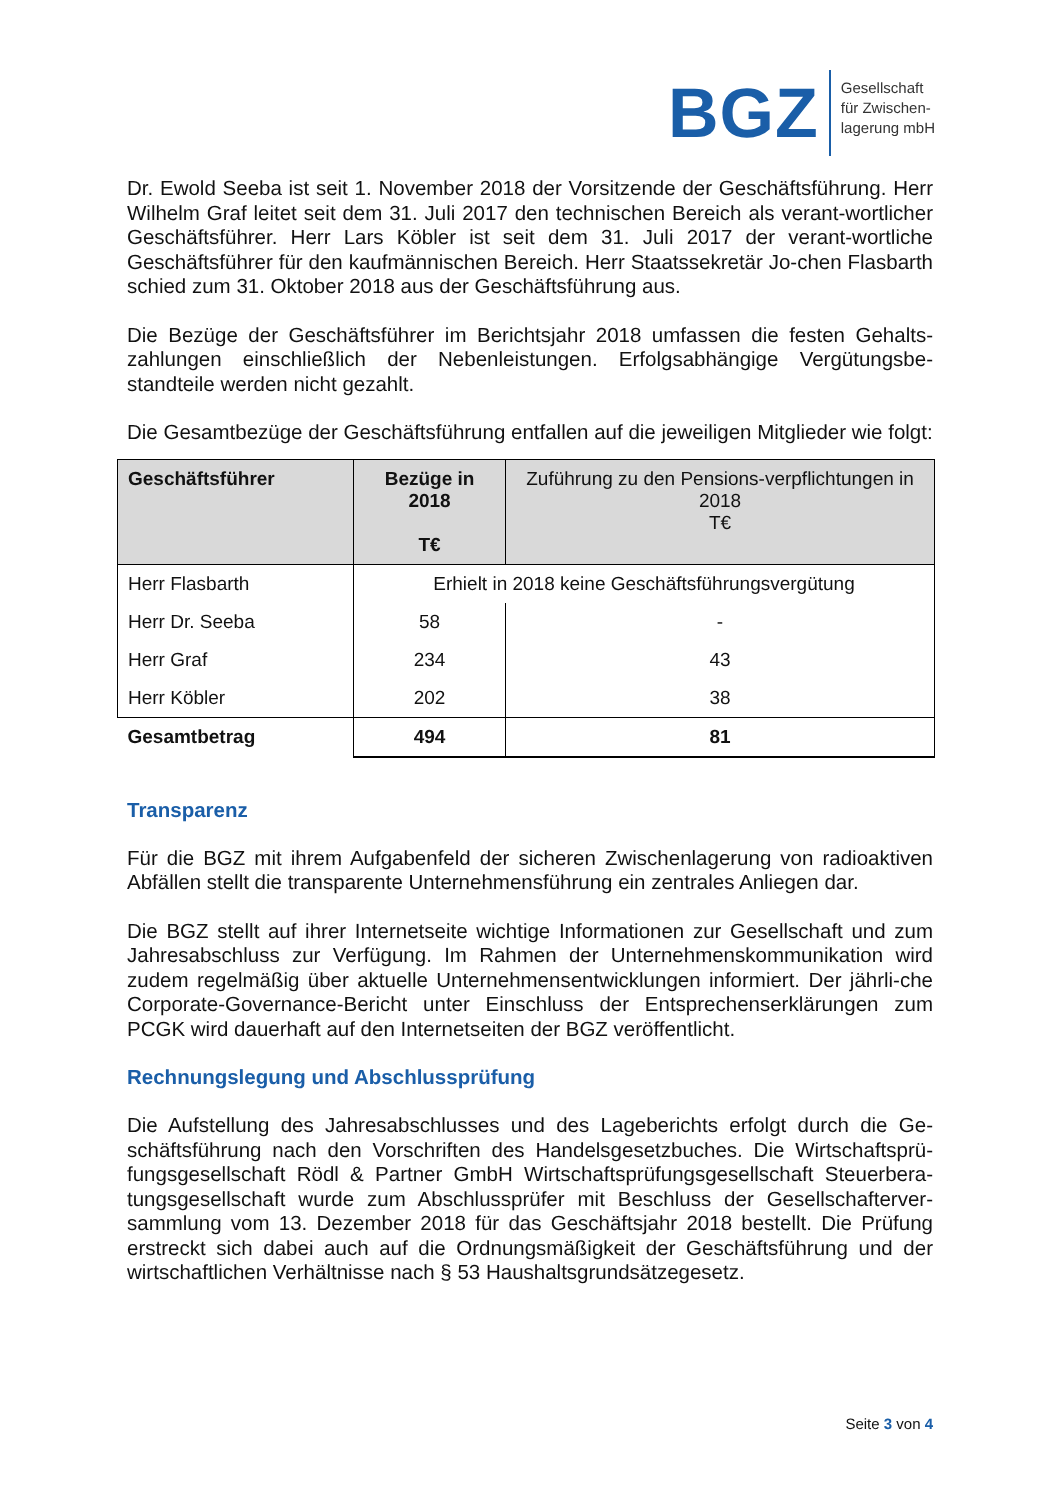BGZ
Gesellschaft
für Zwischen-
lagerung mbH
Dr. Ewold Seeba ist seit 1. November 2018 der Vorsitzende der Geschäftsführung. Herr Wilhelm Graf leitet seit dem 31. Juli 2017 den technischen Bereich als verant-wortlicher Geschäftsführer. Herr Lars Köbler ist seit dem 31. Juli 2017 der verant-wortliche Geschäftsführer für den kaufmännischen Bereich. Herr Staatssekretär Jo-chen Flasbarth schied zum 31. Oktober 2018 aus der Geschäftsführung aus.
Die Bezüge der Geschäftsführer im Berichtsjahr 2018 umfassen die festen Gehalts-zahlungen einschließlich der Nebenleistungen. Erfolgsabhängige Vergütungsbe-standteile werden nicht gezahlt.
Die Gesamtbezüge der Geschäftsführung entfallen auf die jeweiligen Mitglieder wie folgt:
| Geschäftsführer | Bezüge in 2018 T€ | Zuführung zu den Pensions-verpflichtungen in 2018 T€ |
| --- | --- | --- |
| Herr Flasbarth | Erhielt in 2018 keine Geschäftsführungsvergütung | |
| Herr Dr. Seeba | 58 | - |
| Herr Graf | 234 | 43 |
| Herr Köbler | 202 | 38 |
| Gesamtbetrag | 494 | 81 |
Transparenz
Für die BGZ mit ihrem Aufgabenfeld der sicheren Zwischenlagerung von radioaktiven Abfällen stellt die transparente Unternehmensführung ein zentrales Anliegen dar.
Die BGZ stellt auf ihrer Internetseite wichtige Informationen zur Gesellschaft und zum Jahresabschluss zur Verfügung. Im Rahmen der Unternehmenskommunikation wird zudem regelmäßig über aktuelle Unternehmensentwicklungen informiert. Der jährli-che Corporate-Governance-Bericht unter Einschluss der Entsprechenserklärungen zum PCGK wird dauerhaft auf den Internetseiten der BGZ veröffentlicht.
Rechnungslegung und Abschlussprüfung
Die Aufstellung des Jahresabschlusses und des Lageberichts erfolgt durch die Ge-schäftsführung nach den Vorschriften des Handelsgesetzbuches. Die Wirtschaftsprü-fungsgesellschaft Rödl & Partner GmbH Wirtschaftsprüfungsgesellschaft Steuerbera-tungsgesellschaft wurde zum Abschlussprüfer mit Beschluss der Gesellschafterver-sammlung vom 13. Dezember 2018 für das Geschäftsjahr 2018 bestellt. Die Prüfung erstreckt sich dabei auch auf die Ordnungsmäßigkeit der Geschäftsführung und der wirtschaftlichen Verhältnisse nach § 53 Haushaltsgrundsätzegesetz.
Seite 3 von 4